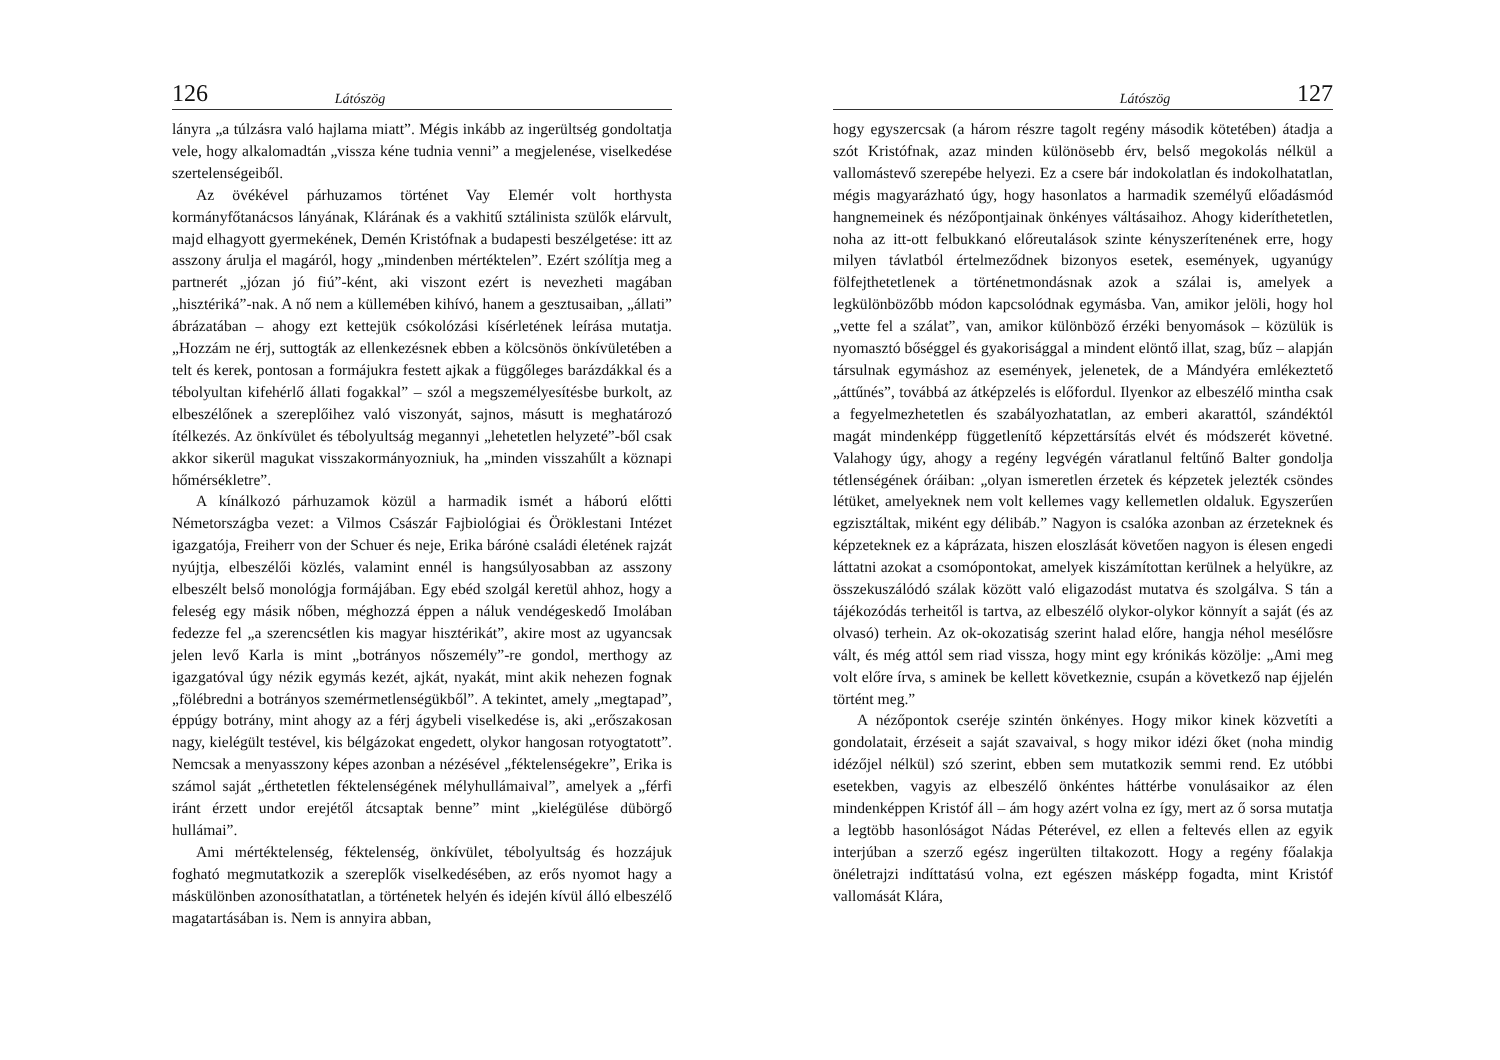126 Látószög
lányra „a túlzásra való hajlama miatt”. Mégis inkább az ingerültség gondoltatja vele, hogy alkalomadtán „vissza kéne tudnia venni” a megjelenése, viselkedése szertelenségeiből.
Az övékével párhuzamos történet Vay Elemér volt horthysta kormányfőtanácsos lányának, Klárának és a vakhitű sztálinista szülők elárvult, majd elhagyott gyermekének, Demén Kristófnak a budapesti beszélgetése: itt az asszony árulja el magáról, hogy „mindenben mértéktelen”. Ezért szólítja meg a partnerét „józan jó fiú”-ként, aki viszont ezért is nevezheti magában „hisztériká”-nak. A nő nem a küllemében kihívó, hanem a gesztusaiban, „állati” ábrázatában – ahogy ezt kettejük csókolózási kísérletének leírása mutatja. „Hozzám ne érj, suttogták az ellenkezésnek ebben a kölcsönös önkívületében a telt és kerek, pontosan a formájukra festett ajkak a függőleges barázdákkal és a tébolyultan kifehérlő állati fogakkal” – szól a megszemélyesítésbe burkolt, az elbeszélőnek a szereplőihez való viszonyát, sajnos, másutt is meghatározó ítélkezés. Az önkívület és tébolyultság megannyi „lehetetlen helyzeté”-ből csak akkor sikerül magukat visszakormányozniuk, ha „minden visszahűlt a köznapi hőmérsékletre”.
A kínálkozó párhuzamok közül a harmadik ismét a háború előtti Németországba vezet: a Vilmos Császár Fajbiológiai és Öröklestani Intézet igazgatója, Freiherr von der Schuer és neje, Erika bárónė családi életének rajzát nyújtja, elbeszélői közlés, valamint ennél is hangsúlyosabban az asszony elbeszélt belső monológja formájában. Egy ebéd szolgál keretül ahhoz, hogy a feleség egy másik nőben, méghozzá éppen a náluk vendégeskedő Imolában fedezze fel „a szerencsétlen kis magyar hisztérikát”, akire most az ugyancsak jelen levő Karla is mint „botrányos nőszemély”-re gondol, merthogy az igazgatóval úgy nézik egymás kezét, ajkát, nyakát, mint akik nehezen fognak „fölébredni a botrányos szemérmetlenségükből”. A tekintet, amely „megtapad”, éppúgy botrány, mint ahogy az a férj ágybeli viselkedése is, aki „erőszakosan nagy, kielégült testével, kis bélgázokat engedett, olykor hangosan rotyogtatott”. Nemcsak a menyasszony képes azonban a nézésével „féktelenségekre”, Erika is számol saját „érthetetlen féktelenségének mélyhullámaival”, amelyek a „férfi iránt érzett undor erejétől átcsaptak benne” mint „kielégülése dübörgő hullámai”.
Ami mértéktelenség, féktelenség, önkívület, tébolyultság és hozzájuk fogható megmutatkozik a szereplők viselkedésében, az erős nyomot hagy a máskülönben azonosíthatatlan, a történetek helyén és idején kívül álló elbeszélő magatartásában is. Nem is annyira abban,
Látószög 127
hogy egyszercsak (a három részre tagolt regény második kötetében) átadja a szót Kristófnak, azaz minden különösebb érv, belső megokolás nélkül a vallomástevő szerepébe helyezi. Ez a csere bár indokolatlan és indokolhatatlan, mégis magyarázható úgy, hogy hasonlatos a harmadik személyű előadásmód hangnemeinek és nézőpontjainak önkényes váltásaihoz. Ahogy kideríthetetlen, noha az itt-ott felbukkanó előreutalások szinte kényszerítenének erre, hogy milyen távlatból értelmeződnek bizonyos esetek, események, ugyanúgy fölfejthetetlenek a történetmondásnak azok a szálai is, amelyek a legkülönbözőbb módon kapcsolódnak egymásba. Van, amikor jelöli, hogy hol „vette fel a szálat”, van, amikor különböző érzéki benyomások – közülük is nyomasztó bőséggel és gyakorisággal a mindent elöntő illat, szag, bűz – alapján társulnak egymáshoz az események, jelenetek, de a Mándyéra emlékeztető „áttűnés”, továbbá az átképzelés is előfordul. Ilyenkor az elbeszélő mintha csak a fegyelmezhetetlen és szabályozhatatlan, az emberi akarattól, szándéktól magát mindenképp függetlenítő képzettársítás elvét és módszerét követné. Valahogy úgy, ahogy a regény legvégén váratlanul feltűnő Balter gondolja tétlenségének óráiban: „olyan ismeretlen érzetek és képzetek jelezték csöndes létüket, amelyeknek nem volt kellemes vagy kellemetlen oldaluk. Egyszerűen egzisztáltak, miként egy délibáb.” Nagyon is csalóka azonban az érzeteknek és képzeteknek ez a káprázata, hiszen eloszlását követően nagyon is élesen engedi láttatni azokat a csomópontokat, amelyek kiszámítottan kerülnek a helyükre, az összekuszálódó szálak között való eligazodást mutatva és szolgálva. S tán a tájékozódás terheitől is tartva, az elbeszélő olykor-olykor könnyít a saját (és az olvasó) terhein. Az ok-okozatiság szerint halad előre, hangja néhol mesélősre vált, és még attól sem riad vissza, hogy mint egy krónikás közölje: „Ami meg volt előre írva, s aminek be kellett következnie, csupán a következő nap éjjelén történt meg.”
A nézőpontok cseréje szintén önkényes. Hogy mikor kinek közvetíti a gondolatait, érzéseit a saját szavaival, s hogy mikor idézi őket (noha mindig idézőjel nélkül) szó szerint, ebben sem mutatkozik semmi rend. Ez utóbbi esetekben, vagyis az elbeszélő önkéntes háttérbe vonulásaikor az élen mindenképpen Kristóf áll – ám hogy azért volna ez így, mert az ő sorsa mutatja a legtöbb hasonlóságot Nádas Péterével, ez ellen a feltevés ellen az egyik interjúban a szerző egész ingerülten tiltakozott. Hogy a regény főalakja önéletrajzi indíttatású volna, ezt egészen másképp fogadta, mint Kristóf vallomását Klára,